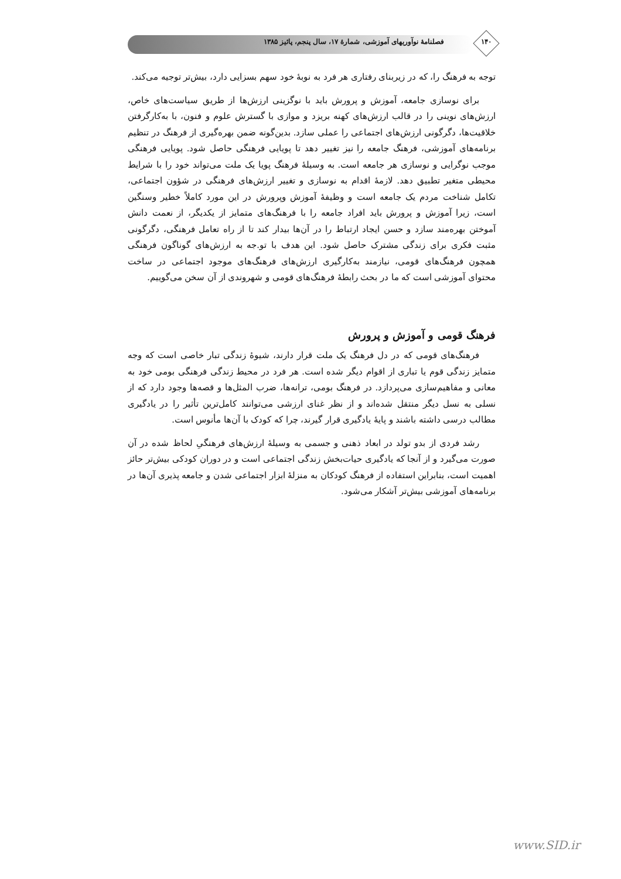فصلنامهٔ نوآوریهای آموزشی، شمارهٔ ۱۷، سال پنجم، پائیز ۱۳۸۵ ۱۴۰
توجه به فرهنگ را، که در زیربنای رفتاری هر فرد به نوبهٔ خود سهم بسزایی دارد، بیش‌تر توجیه می‌کند.
برای نوسازی جامعه، آموزش و پرورش باید با نوگزینی ارزش‌ها از طریق سیاست‌های خاص، ارزش‌های نوینی را در قالب ارزش‌های کهنه بریزد و موازی با گسترش علوم و فنون، با به‌کارگرفتن خلاقیت‌ها، دگرگونی ارزش‌های اجتماعی را عملی سازد. بدین‌گونه ضمن بهره‌گیری از فرهنگ در تنظیم برنامه‌های آموزشی، فرهنگ جامعه را نیز تغییر دهد تا پویایی فرهنگی حاصل شود. پویایی فرهنگی موجب نوگرایی و نوسازی هر جامعه است. به وسیلهٔ فرهنگ پویا یک ملت می‌تواند خود را با شرایط محیطی متغیر تطبیق دهد. لازمهٔ اقدام به نوسازی و تغییر ارزش‌های فرهنگی در شؤون اجتماعی، تکامل شناخت مردم یک جامعه است و وظیفهٔ آموزش وپرورش در این مورد کاملاً خطیر وسنگین است، زیرا آموزش و پرورش باید افراد جامعه را با فرهنگ‌های متمایز از یکدیگر، از نعمت دانش آموختن بهره‌مند سازد و حسن ایجاد ارتباط را در آن‌ها بیدار کند تا از راه تعامل فرهنگی، دگرگونی مثبت فکری برای زندگی مشترک حاصل شود. این هدف با تو.جه به ارزش‌های گوناگون فرهنگی همچون فرهنگ‌های قومی، نیازمند به‌کارگیری ارزش‌های فرهنگ‌های موجود اجتماعی در ساخت محتوای آموزشی است که ما در بحث رابطهٔ فرهنگ‌های قومی و شهروندی از آن سخن می‌گوییم.
فرهنگ قومی و آموزش و پرورش
فرهنگ‌های قومی که در دل فرهنگ یک ملت قرار دارند، شیوهٔ زندگی تبار خاصی است که وجه متمایز زندگی قوم یا تباری از اقوام دیگر شده است. هر فرد در محیط زندگی فرهنگی بومی خود به معانی و مفاهیم‌سازی می‌پردازد. در فرهنگ بومی، ترانه‌ها، ضرب المثل‌ها و قصه‌ها وجود دارد که از نسلی به نسل دیگر منتقل شده‌اند و از نظر غنای ارزشی می‌توانند کامل‌ترین تأثیر را در یادگیری مطالب درسی داشته باشند و پایهٔ یادگیری قرار گیرند، چرا که کودک با آن‌ها مأنوس است.
رشد فردی از بدو تولد در ابعاد ذهنی و جسمی به وسیلهٔ ارزش‌های فرهنگیِ لحاظ شده در آن صورت می‌گیرد و از آنجا که یادگیری حیات‌بخش زندگی اجتماعی است و در دوران کودکی بیش‌تر حائز اهمیت است، بنابراین استفاده از فرهنگ کودکان به منزلهٔ ابزار اجتماعی شدن و جامعه پذیری آن‌ها در برنامه‌های آموزشی بیش‌تر آشکار می‌شود.
www.SID.ir